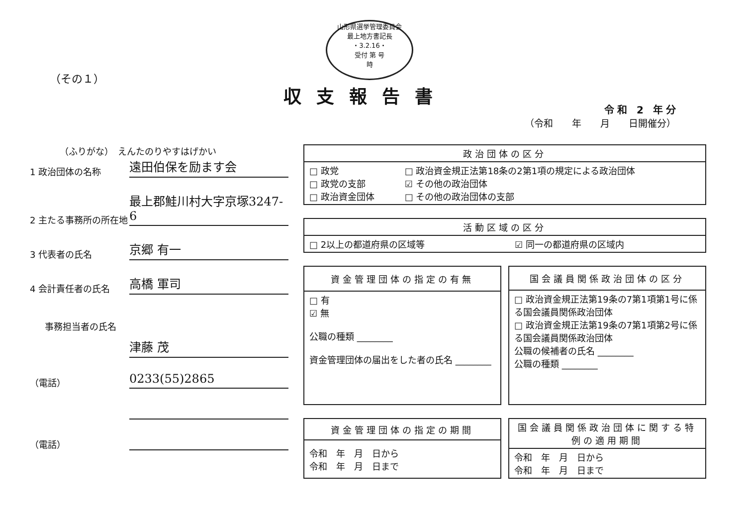山形県選挙管理委員会
最上地方書記長
・3.2.16・
受付 第 号
時
（その１）
収支報告書
令和 2 年分
（令和　　年　　月　　日開催分）
（ふりがな）　えんたのりやすはげかい
1 政治団体の名称
遠田伯保を励ます会
2 主たる事務所の所在地
最上郡鮭川村大字京塚3247-6
3 代表者の氏名
京郷 有一
4 会計責任者の氏名
高橋 軍司
事務担当者の氏名
津藤 茂
（電話）
0233(55)2865
（電話）
| 政治団体の区分 | |
| --- | --- |
| □ 政党 □ 政党の支部 □ 政治資金団体 | □ 政治資金規正法第18条の2第1項の規定による政治団体 ☑ その他の政治団体 □ その他の政治団体の支部 |
| 活動区域の区分 | |
| --- | --- |
| □ 2以上の都道府県の区域等 | ☑ 同一の都道府県の区域内 |
| 資金管理団体の指定の有無 |
| --- |
| □ 有 ☑ 無 公職の種類 ________ 資金管理団体の届出をした者の氏名 ________ |
| 国会議員関係政治団体の区分 |
| --- |
| □ 政治資金規正法第19条の7第1項第1号に係る国会議員関係政治団体 □ 政治資金規正法第19条の7第1項第2号に係る国会議員関係政治団体 公職の候補者の氏名 ________ 公職の種類 ________ |
| 資金管理団体の指定の期間 |
| --- |
| 令和 年 月 日から 令和 年 月 日まで |
| 国会議員関係政治団体に関する特例の適用期間 |
| --- |
| 令和 年 月 日から 令和 年 月 日まで |